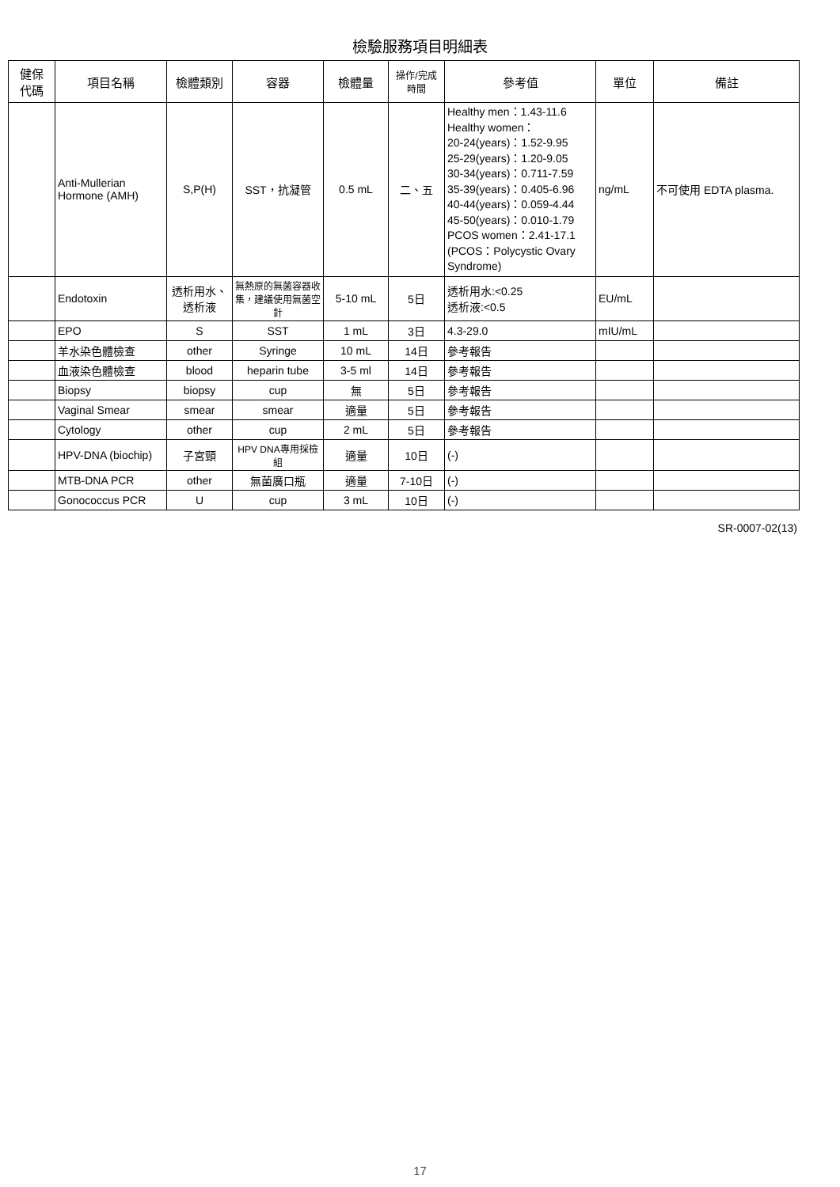檢驗服務項目明細表
| 健保 代碼 | 項目名稱 | 檢體類別 | 容器 | 檢體量 | 操作/完成 時間 | 參考值 | 單位 | 備註 |
| --- | --- | --- | --- | --- | --- | --- | --- | --- |
| | Anti-Mullerian Hormone (AMH) | S,P(H) | SST，抗凝管 | 0.5 mL | 二、五 | Healthy men：1.43-11.6 Healthy women： 20-24(years)：1.52-9.95 25-29(years)：1.20-9.05 30-34(years)：0.711-7.59 35-39(years)：0.405-6.96 40-44(years)：0.059-4.44 45-50(years)：0.010-1.79 PCOS women：2.41-17.1 (PCOS：Polycystic Ovary Syndrome) | ng/mL | 不可使用 EDTA plasma. |
| | Endotoxin | 透析用水、透析液 | 無熱原的無菌容器收集，建議使用無菌空針 | 5-10 mL | 5日 | 透析用水:<0.25 透析液:<0.5 | EU/mL | |
| | EPO | S | SST | 1 mL | 3日 | 4.3-29.0 | mIU/mL | |
| | 羊水染色體檢查 | other | Syringe | 10 mL | 14日 | 參考報告 | | |
| | 血液染色體檢查 | blood | heparin tube | 3-5 ml | 14日 | 參考報告 | | |
| | Biopsy | biopsy | cup | 無 | 5日 | 參考報告 | | |
| | Vaginal Smear | smear | smear | 適量 | 5日 | 參考報告 | | |
| | Cytology | other | cup | 2 mL | 5日 | 參考報告 | | |
| | HPV-DNA (biochip) | 子宮頸 | HPV DNA專用採檢組 | 適量 | 10日 | (-) | | |
| | MTB-DNA PCR | other | 無菌廣口瓶 | 適量 | 7-10日 | (-) | | |
| | Gonococcus PCR | U | cup | 3 mL | 10日 | (-) | | |
SR-0007-02(13)
17